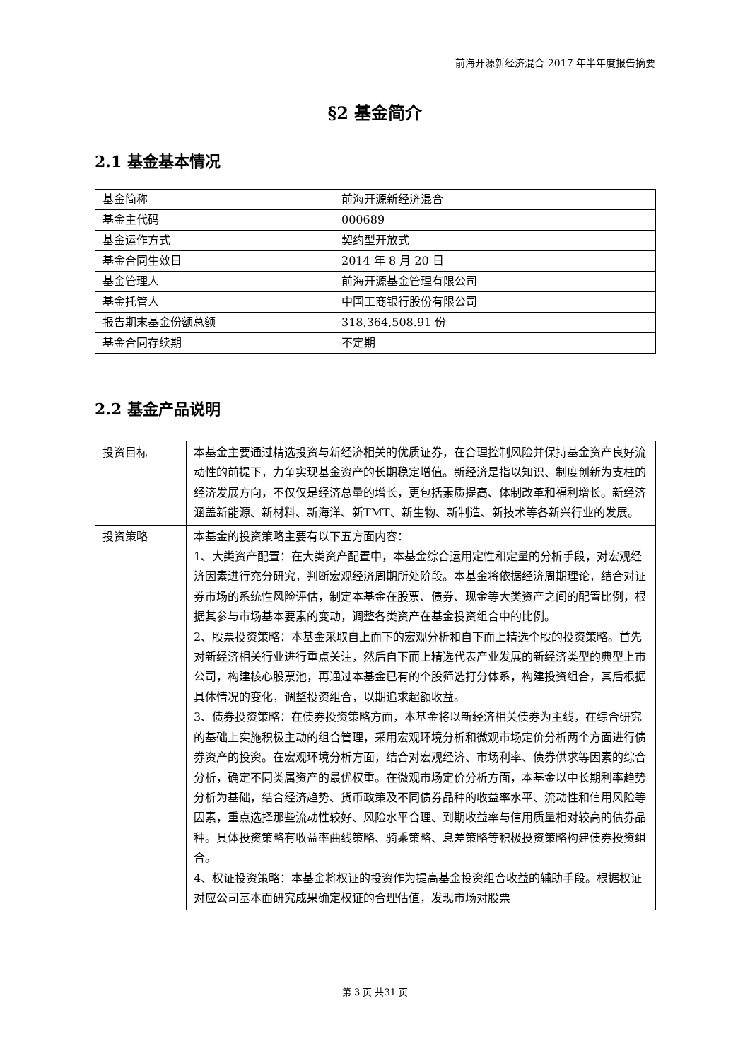前海开源新经济混合 2017 年半年度报告摘要
§2 基金简介
2.1 基金基本情况
| 基金简称 | 前海开源新经济混合 |
| 基金主代码 | 000689 |
| 基金运作方式 | 契约型开放式 |
| 基金合同生效日 | 2014 年 8 月 20 日 |
| 基金管理人 | 前海开源基金管理有限公司 |
| 基金托管人 | 中国工商银行股份有限公司 |
| 报告期末基金份额总额 | 318,364,508.91 份 |
| 基金合同存续期 | 不定期 |
2.2 基金产品说明
| 投资目标 | 本基金主要通过精选投资与新经济相关的优质证券，在合理控制风险并保持基金资产良好流动性的前提下，力争实现基金资产的长期稳定增值。新经济是指以知识、制度创新为支柱的经济发展方向，不仅仅是经济总量的增长，更包括素质提高、体制改革和福利增长。新经济涵盖新能源、新材料、新海洋、新TMT、新生物、新制造、新技术等各新兴行业的发展。 |
| 投资策略 | 本基金的投资策略主要有以下五方面内容： 1、大类资产配置：在大类资产配置中，本基金综合运用定性和定量的分析手段，对宏观经济因素进行充分研究，判断宏观经济周期所处阶段。本基金将依据经济周期理论，结合对证券市场的系统性风险评估，制定本基金在股票、债券、现金等大类资产之间的配置比例，根据其参与市场基本要素的变动，调整各类资产在基金投资组合中的比例。 2、股票投资策略：本基金采取自上而下的宏观分析和自下而上精选个股的投资策略。首先对新经济相关行业进行重点关注，然后自下而上精选代表产业发展的新经济类型的典型上市公司，构建核心股票池，再通过本基金已有的个股筛选打分体系，构建投资组合，其后根据具体情况的变化，调整投资组合，以期追求超额收益。 3、债券投资策略：在债券投资策略方面，本基金将以新经济相关债券为主线，在综合研究的基础上实施积极主动的组合管理，采用宏观环境分析和微观市场定价分析两个方面进行债券资产的投资。在宏观环境分析方面，结合对宏观经济、市场利率、债券供求等因素的综合分析，确定不同类属资产的最优权重。在微观市场定价分析方面，本基金以中长期利率趋势分析为基础，结合经济趋势、货币政策及不同债券品种的收益率水平、流动性和信用风险等因素，重点选择那些流动性较好、风险水平合理、到期收益率与信用质量相对较高的债券品种。具体投资策略有收益率曲线策略、骑乘策略、息差策略等积极投资策略构建债券投资组合。 4、权证投资策略：本基金将权证的投资作为提高基金投资组合收益的辅助手段。根据权证对应公司基本面研究成果确定权证的合理估值，发现市场对股票 |
第 3 页 共31 页